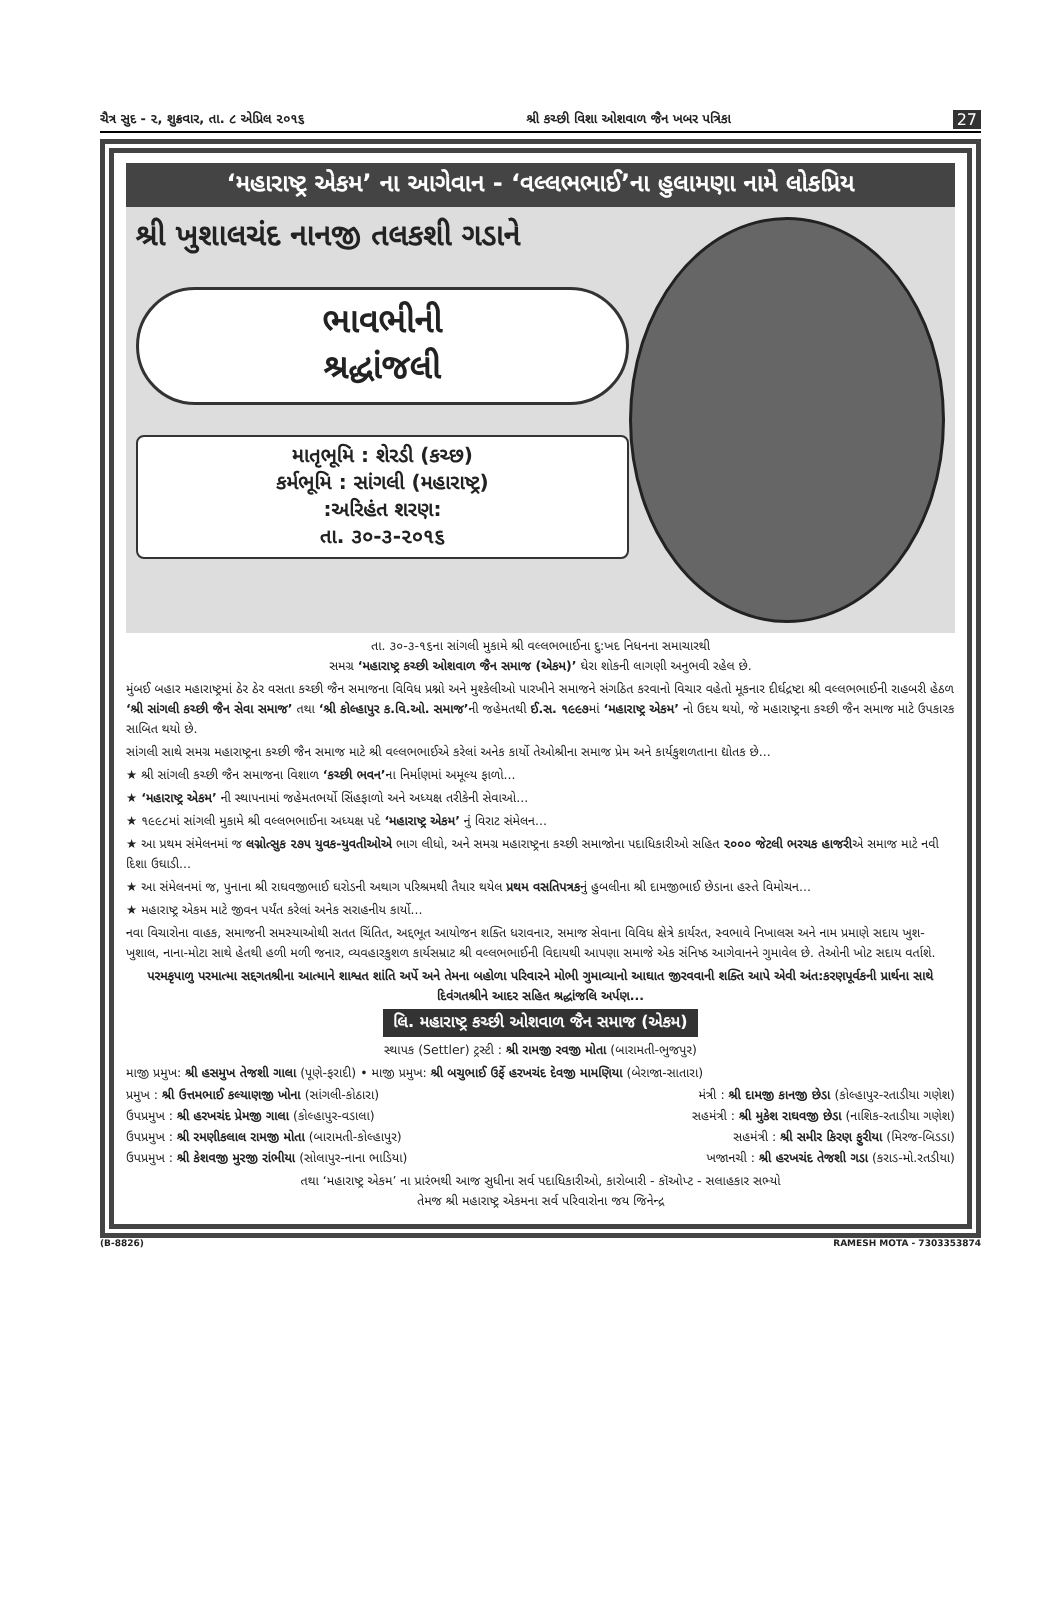ચૈત્ર સુદ - ૨, શુક્રવાર, તા. ૮ એપ્રિલ ૨૦૧૬ શ્રી કચ્છી વિશા ઓશવાળ જૈન ખબર પત્રિકા 27
‘મહારાષ્ટ્ર એકમ’ ના આગેવાન - ‘વલ્લભભાઈ’ના હુલામણા નામે લોકપ્રિય
શ્રી ખુશાલચંદ નાનજી તલકશી ગડાને
ભાવભીની
શ્રદ્ધાંજલી
માતૃભૂમિ : શેરડી (કચ્છ)
કર્મભૂમિ : સાંગલી (મહારાષ્ટ્ર)
:અરિહંત શરણ:
તા. ૩૦-૩-૨૦૧૬
તા. ૩૦-૩-૧૬ના સાંગલી મુકામે શ્રી વલ્લભભાઈના દુ:ખદ નિધનના સમાચારથી
સમગ્ર ‘મહારાષ્ટ્ર કચ્છી ઓશવાળ જૈન સમાજ (એકમ)’ ઘેરા શોકની લાગણી અનુભવી રહેલ છે.
મુંબઈ બહાર મહારાષ્ટ્રમાં ઠેર ઠેર વસતા કચ્છી જૈન સમાજના વિવિધ પ્રશ્નો અને મુશ્કેલીઓ પારખીને સમાજને સંગઠિત કરવાનો વિચાર વહેતો મૂકનાર દીર્ઘદ્રષ્ટા શ્રી વલ્લભભાઈની રાહબરી હેઠળ ‘શ્રી સાંગલી કચ્છી જૈન સેવા સમાજ’ તથા ‘શ્રી કોલ્હાપુર ક.વિ.ઓ. સમાજ’ની જહેમતથી ઈ.સ. ૧૯૯૭માં ‘મહારાષ્ટ્ર એકમ’ નો ઉદય થયો, જે મહારાષ્ટ્રના કચ્છી જૈન સમાજ માટે ઉપકારક સાબિત થયો છે.
સાંગલી સાથે સમગ્ર મહારાષ્ટ્રના કચ્છી જૈન સમાજ માટે શ્રી વલ્લભભાઈએ કરેલાં અનેક કાર્યો તેઓશ્રીના સમાજ પ્રેમ અને કાર્યકુશળતાના દ્યોતક છે...
★ શ્રી સાંગલી કચ્છી જૈન સમાજના વિશાળ ‘કચ્છી ભવન’ના નિર્માણમાં અમૂલ્ય ફાળો...
★ ‘મહારાષ્ટ્ર એકમ’ ની સ્થાપનામાં જહેમતભર્યો સિંહફાળો અને અધ્યક્ષ તરીકેની સેવાઓ...
★ ૧૯૯૮માં સાંગલી મુકામે શ્રી વલ્લભભાઈના અધ્યક્ષ પદે ‘મહારાષ્ટ્ર એકમ’ નું વિરાટ સંમેલન...
★ આ પ્રથમ સંમેલનમાં જ લગ્નોત્સુક ૨૭૫ યુવક-યુવતીઓએ ભાગ લીધો, અને સમગ્ર મહારાષ્ટ્રના કચ્છી સમાજોના પદાધિકારીઓ સહિત ૨૦૦૦ જેટલી ભરચક હાજરીએ સમાજ માટે નવી દિશા ઉઘાડી...
★ આ સંમેલનમાં જ, પુનાના શ્રી રાઘવજીભાઈ ઘરોડની અથાગ પરિશ્રમથી તૈયાર થયેલ પ્રથમ વસતિપત્રકનું હુબલીના શ્રી દામજીભાઈ છેડાના હસ્તે વિમોચન...
★ મહારાષ્ટ્ર એકમ માટે જીવન પર્યંત કરેલાં અનેક સરાહનીય કાર્યો...
નવા વિચારોના વાહક, સમાજની સમસ્યાઓથી સતત ચિંતિત, અદ્દભૂત આયોજન શક્તિ ધરાવનાર, સમાજ સેવાના વિવિધ ક્ષેત્રે કાર્યરત, સ્વભાવે નિખાલસ અને નામ પ્રમાણે સદાય ખુશ-ખુશાલ, નાના-મોટા સાથે હેતથી હળી મળી જનાર, વ્યવહારકુશળ કાર્યસમ્રાટ શ્રી વલ્લભભાઈની વિદાયથી આપણા સમાજે એક સંનિષ્ઠ આગેવાનને ગુમાવેલ છે. તેઓની ખોટ સદાય વર્તાશે.
પરમકૃપાળુ પરમાત્મા સદ્દગતશ્રીના આત્માને શાશ્વત શાંતિ અર્પે અને તેમના બહોળા પરિવારને મોભી ગુમાવ્યાનો આઘાત જીરવવાની શક્તિ આપે એવી અંત:કરણપૂર્વકની પ્રાર્થના સાથે દિવંગતશ્રીને આદર સહિત શ્રદ્ધાંજલિ અર્પણ...
લિ. મહારાષ્ટ્ર કચ્છી ઓશવાળ જૈન સમાજ (એકમ)
સ્થાપક (Settler) ટ્રસ્ટી : શ્રી રામજી રવજી મોતા (બારામતી-ભુજપુર)
માજી પ્રમુખ: શ્રી હસમુખ તેજશી ગાલા (પૂણે-ફરાદી) • માજી પ્રમુખ: શ્રી બચુભાઈ ઉર્ફે હરખચંદ દેવજી મામણિયા (બેરાજા-સાતારા)
પ્રમુખ : શ્રી ઉત્તમભાઈ કલ્યાણજી ખોના (સાંગલી-કોઠારા) મંત્રી : શ્રી દામજી કાનજી છેડા (કોલ્હાપુર-રતાડીયા ગણેશ)
ઉપપ્રમુખ : શ્રી હરખચંદ પ્રેમજી ગાલા (કોલ્હાપુર-વડાલા) સહમંત્રી : શ્રી મુકેશ રાઘવજી છેડા (નાશિક-રતાડીયા ગણેશ)
ઉપપ્રમુખ : શ્રી રમણીકલાલ રામજી મોતા (બારામતી-કોલ્હાપુર) સહમંત્રી : શ્રી સમીર કિરણ ફુરીયા (મિરજ-બિડડા)
ઉપપ્રમુખ : શ્રી કેશવજી મુરજી રાંભીયા (સોલાપુર-નાના ભાડિયા) ખજાનચી : શ્રી હરખચંદ તેજશી ગડા (કરાડ-મો.રતડીયા)
તથા ‘મહારાષ્ટ્ર એકમ’ ના પ્રારંભથી આજ સુધીના સર્વ પદાધિકારીઓ, કારોબારી - કૉઓપ્ટ - સલાહકાર સભ્યો
તેમજ શ્રી મહારાષ્ટ્ર એકમના સર્વ પરિવારોના જય જિનેન્દ્ર
(B-8826) RAMESH MOTA - 7303353874